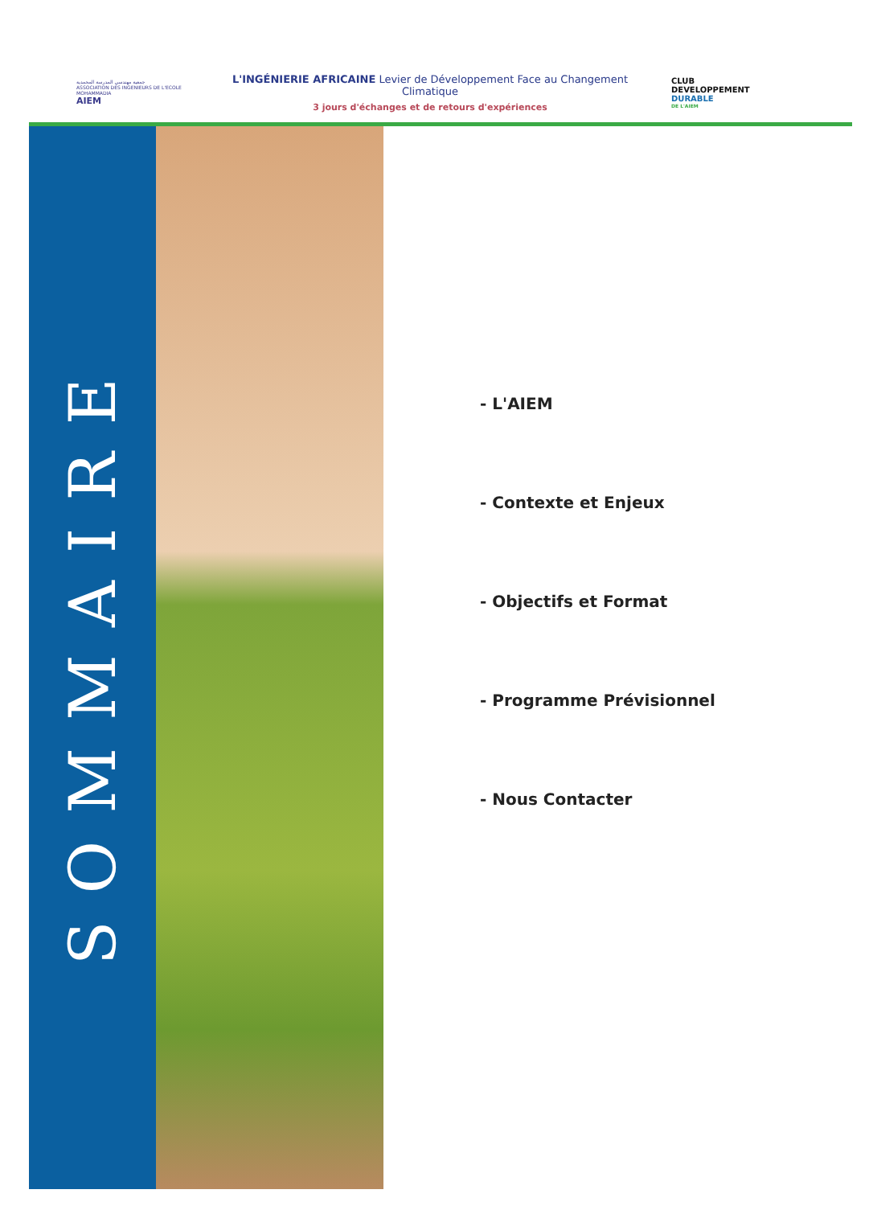جمعية مهندسي المدرسة المحمدية
ASSOCIATION DES INGENIEURS DE L'ECOLE MOHAMMADIA
AIEM
L'INGÉNIERIE AFRICAINE Levier de Développement Face au Changement Climatique
3 jours d'échanges et de retours d'expériences
CLUB
DEVELOPPEMENT
DURABLE
DE L'AIEM
SOMMAIRE
- L'AIEM
- Contexte et Enjeux
- Objectifs et Format
- Programme Prévisionnel
- Nous Contacter